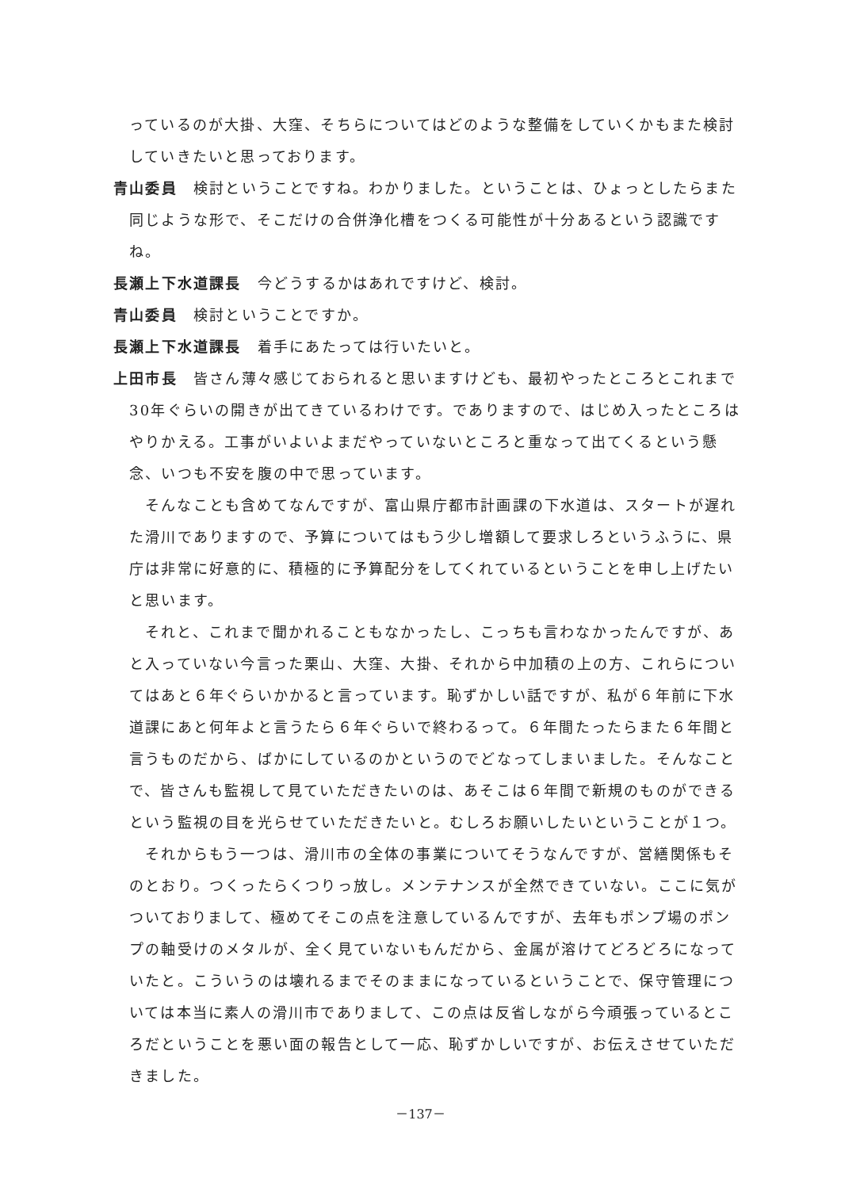っているのが大掛、大窪、そちらについてはどのような整備をしていくかもまた検討していきたいと思っております。
青山委員　検討ということですね。わかりました。ということは、ひょっとしたらまた同じような形で、そこだけの合併浄化槽をつくる可能性が十分あるという認識ですね。
長瀬上下水道課長　今どうするかはあれですけど、検討。
青山委員　検討ということですか。
長瀬上下水道課長　着手にあたっては行いたいと。
上田市長　皆さん薄々感じておられると思いますけども、最初やったところとこれまで30年ぐらいの開きが出てきているわけです。でありますので、はじめ入ったところはやりかえる。工事がいよいよまだやっていないところと重なって出てくるという懸念、いつも不安を腹の中で思っています。
そんなことも含めてなんですが、富山県庁都市計画課の下水道は、スタートが遅れた滑川でありますので、予算についてはもう少し増額して要求しろというふうに、県庁は非常に好意的に、積極的に予算配分をしてくれているということを申し上げたいと思います。
それと、これまで聞かれることもなかったし、こっちも言わなかったんですが、あと入っていない今言った栗山、大窪、大掛、それから中加積の上の方、これらについてはあと６年ぐらいかかると言っています。恥ずかしい話ですが、私が６年前に下水道課にあと何年よと言うたら６年ぐらいで終わるって。６年間たったらまた６年間と言うものだから、ばかにしているのかというのでどなってしまいました。そんなことで、皆さんも監視して見ていただきたいのは、あそこは６年間で新規のものができるという監視の目を光らせていただきたいと。むしろお願いしたいということが１つ。
それからもう一つは、滑川市の全体の事業についてそうなんですが、営繕関係もそのとおり。つくったらくつりっ放し。メンテナンスが全然できていない。ここに気がついておりまして、極めてそこの点を注意しているんですが、去年もポンプ場のポンプの軸受けのメタルが、全く見ていないもんだから、金属が溶けてどろどろになっていたと。こういうのは壊れるまでそのままになっているということで、保守管理については本当に素人の滑川市でありまして、この点は反省しながら今頑張っているところだということを悪い面の報告として一応、恥ずかしいですが、お伝えさせていただきました。
－137－